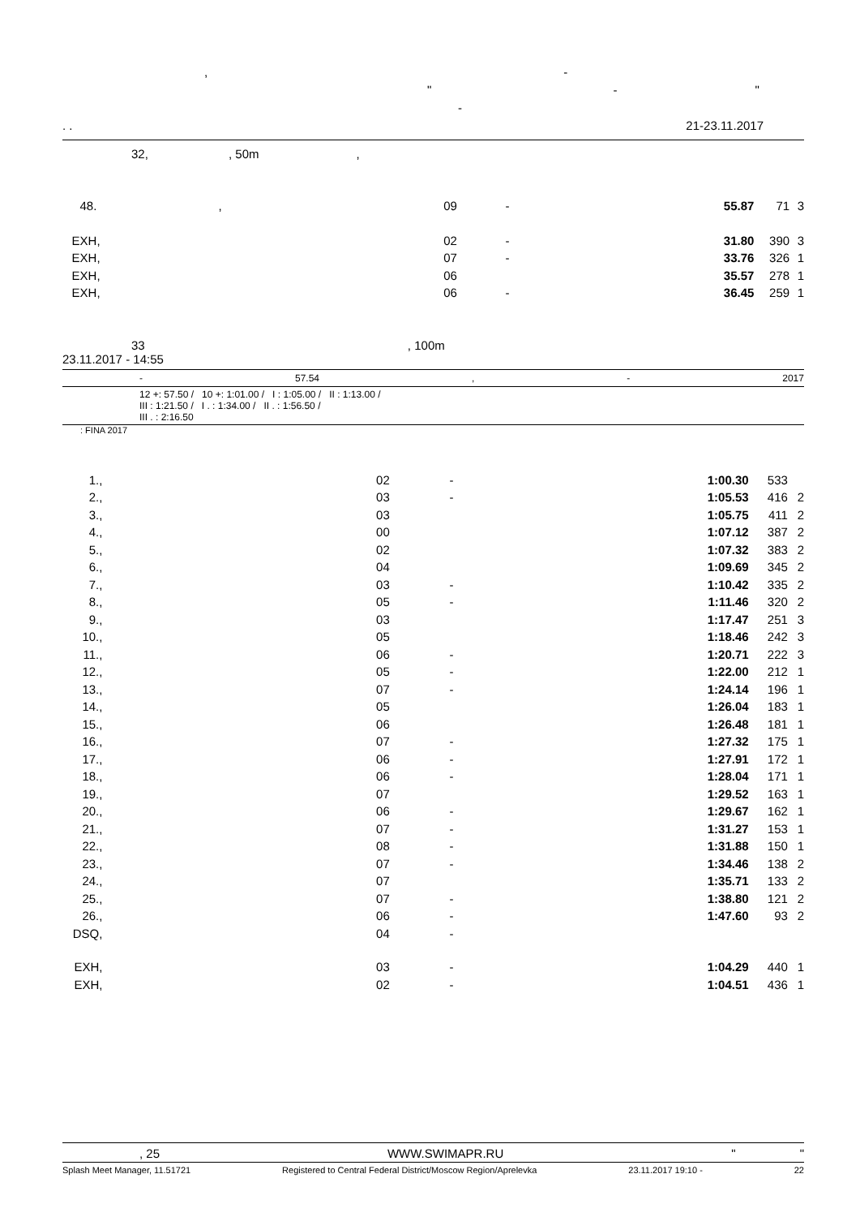, -
" - "
-
. . 21-23.11.2017
32, , 50m,
| 48. | , | 09 | - | 55.87 | 71 | 3 |
| EXH | , | 02 | - | 31.80 | 390 | 3 |
| EXH | , | 07 | - | 33.76 | 326 | 1 |
| EXH | , | 06 | | 35.57 | 278 | 1 |
| EXH | , | 06 | - | 36.45 | 259 | 1 |
33 , 100m
23.11.2017 - 14:55
- 57.54, - 2017
12 +: 57.50 / 10 +: 1:01.00 / I : 1:05.00 / II : 1:13.00 /
III : 1:21.50 / I . : 1:34.00 / II . : 1:56.50 /
III . : 2:16.50
: FINA 2017
| 1. | , | 02 | - | 1:00.30 | 533 | |
| 2. | , | 03 | - | 1:05.53 | 416 | 2 |
| 3. | , | 03 | | 1:05.75 | 411 | 2 |
| 4. | , | 00 | | 1:07.12 | 387 | 2 |
| 5. | , | 02 | | 1:07.32 | 383 | 2 |
| 6. | , | 04 | | 1:09.69 | 345 | 2 |
| 7. | , | 03 | - | 1:10.42 | 335 | 2 |
| 8. | , | 05 | - | 1:11.46 | 320 | 2 |
| 9. | , | 03 | | 1:17.47 | 251 | 3 |
| 10. | , | 05 | | 1:18.46 | 242 | 3 |
| 11. | , | 06 | - | 1:20.71 | 222 | 3 |
| 12. | , | 05 | - | 1:22.00 | 212 | 1 |
| 13. | , | 07 | - | 1:24.14 | 196 | 1 |
| 14. | , | 05 | | 1:26.04 | 183 | 1 |
| 15. | , | 06 | | 1:26.48 | 181 | 1 |
| 16. | , | 07 | - | 1:27.32 | 175 | 1 |
| 17. | , | 06 | - | 1:27.91 | 172 | 1 |
| 18. | , | 06 | - | 1:28.04 | 171 | 1 |
| 19. | , | 07 | | 1:29.52 | 163 | 1 |
| 20. | , | 06 | - | 1:29.67 | 162 | 1 |
| 21. | , | 07 | - | 1:31.27 | 153 | 1 |
| 22. | , | 08 | - | 1:31.88 | 150 | 1 |
| 23. | , | 07 | - | 1:34.46 | 138 | 2 |
| 24. | , | 07 | | 1:35.71 | 133 | 2 |
| 25. | , | 07 | - | 1:38.80 | 121 | 2 |
| 26. | , | 06 | - | 1:47.60 | 93 | 2 |
| DSQ | , | 04 | - | | | |
| EXH | , | 03 | - | 1:04.29 | 440 | 1 |
| EXH | , | 02 | - | 1:04.51 | 436 | 1 |
, 25 WWW.SWIMAPR.RU " "
Splash Meet Manager, 11.51721 Registered to Central Federal District/Moscow Region/Aprelevka 23.11.2017 19:10 - 22